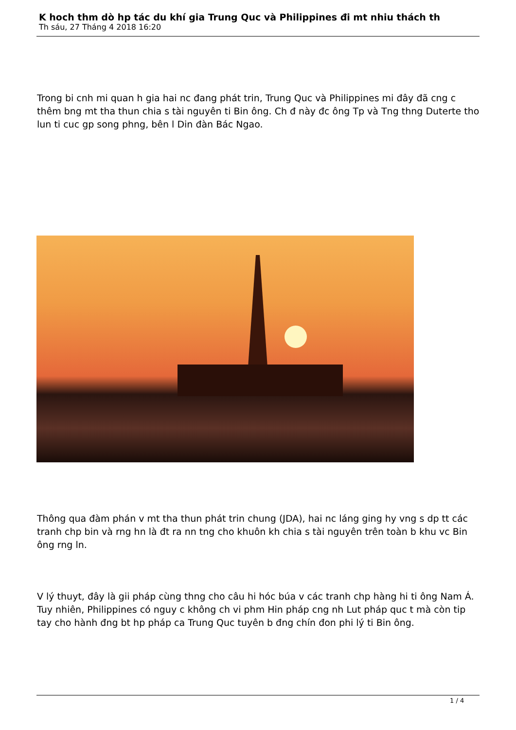K hoch thm dò hp tác du khí gia Trung Quc và Philippines đi mt nhiu thách th
Th sáu, 27 Tháng 4 2018 16:20
Trong bi cnh mi quan h gia hai nc đang phát trin, Trung Quc và Philippines mi đây đã cng c thêm bng mt tha thun chia s tài nguyên ti Bin ông. Ch đ này đc ông Tp và Tng thng Duterte tho lun ti cuc gp song phng, bên l Din đàn Bác Ngao.
Thông qua đàm phán v mt tha thun phát trin chung (JDA), hai nc láng ging hy vng s dp tt các tranh chp bin và rng hn là đt ra nn tng cho khuôn kh chia s tài nguyên trên toàn b khu vc Bin ông rng ln.
V lý thuyt, đây là gii pháp cùng thng cho câu hi hóc búa v các tranh chp hàng hi ti ông Nam Á. Tuy nhiên, Philippines có nguy c không ch vi phm Hin pháp cng nh Lut pháp quc t mà còn tip tay cho hành đng bt hp pháp ca Trung Quc tuyên b đng chín đon phi lý ti Bin ông.
1 / 4